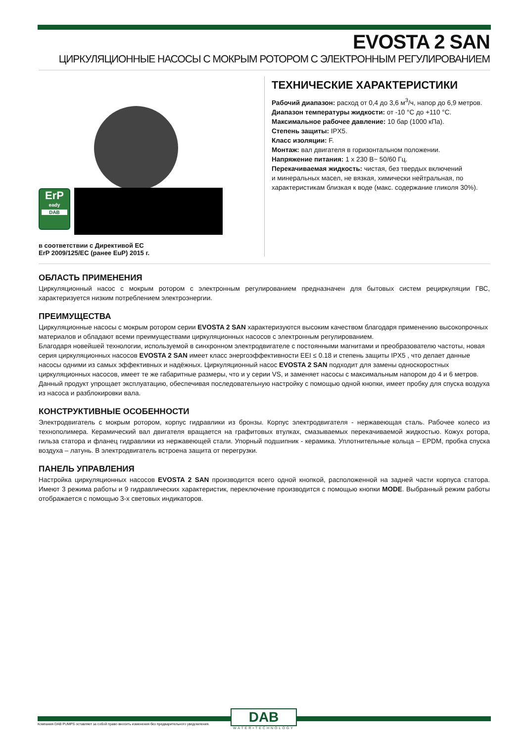EVOSTA 2 SAN
ЦИРКУЛЯЦИОННЫЕ НАСОСЫ С МОКРЫМ РОТОРОМ С ЭЛЕКТРОННЫМ РЕГУЛИРОВАНИЕМ
ErP
eady
DAB
в соответствии с Директивой ЕС
ErP 2009/125/ЕС (ранее EuP) 2015 г.
ТЕХНИЧЕСКИЕ ХАРАКТЕРИСТИКИ
Рабочий диапазон: расход от 0,4 до 3,6 м<sup>3</sup>/ч, напор до 6,9 метров.
Диапазон температуры жидкости: от -10 °C до +110 °C.
Максимальное рабочее давление: 10 бар (1000 кПа).
Степень защиты: IPX5.
Класс изоляции: F.
Монтаж: вал двигателя в горизонтальном положении.
Напряжение питания: 1 x 230 В~ 50/60 Гц.
Перекачиваемая жидкость: чистая, без твердых включений
и минеральных масел, не вязкая, химически нейтральная, по
характеристикам близкая к воде (макс. содержание гликоля 30%).
ОБЛАСТЬ ПРИМЕНЕНИЯ
Циркуляционный насос с мокрым ротором с электронным регулированием предназначен для бытовых систем рециркуляции ГВС, характеризуется низким потреблением электроэнергии.
ПРЕИМУЩЕСТВА
Циркуляционные насосы с мокрым ротором серии EVOSTA 2 SAN характеризуются высоким качеством благодаря применению высокопрочных материалов и обладают всеми преимуществами циркуляционных насосов с электронным регулированием.
Благодаря новейшей технологии, используемой в синхронном электродвигателе с постоянными магнитами и преобразователю частоты, новая серия циркуляционных насосов EVOSTA 2 SAN имеет класс энергоэффективности EEI ≤ 0.18 и степень защиты IPX5 , что делает данные насосы одними из самых эффективных и надёжных. Циркуляционный насос EVOSTA 2 SAN подходит для замены односкоростных циркуляционных насосов, имеет те же габаритные размеры, что и у серии VS, и заменяет насосы с максимальным напором до 4 и 6 метров. Данный продукт упрощает эксплуатацию, обеспечивая последовательную настройку с помощью одной кнопки, имеет пробку для спуска воздуха из насоса и разблокировки вала.
КОНСТРУКТИВНЫЕ ОСОБЕННОСТИ
Электродвигатель с мокрым ротором, корпус гидравлики из бронзы. Корпус электродвигателя - нержавеющая сталь. Рабочее колесо из технополимера. Керамический вал двигателя вращается на графитовых втулках, смазываемых перекачиваемой жидкостью. Кожух ротора, гильза статора и фланец гидравлики из нержавеющей стали. Упорный подшипник - керамика. Уплотнительные кольца – EPDM, пробка спуска воздуха – латунь. В электродвигатель встроена защита от перегрузки.
ПАНЕЛЬ УПРАВЛЕНИЯ
Настройка циркуляционных насосов EVOSTA 2 SAN производится всего одной кнопкой, расположенной на задней части корпуса статора. Имеют 3 режима работы и 9 гидравлических характеристик, переключение производится с помощью кнопки MODE. Выбранный режим работы отображается с помощью 3-х световых индикаторов.
Компания DAB PUMPS оставляет за собой право вносить изменения без предварительного уведомления.
DAB
WATER•TECHNOLOGY